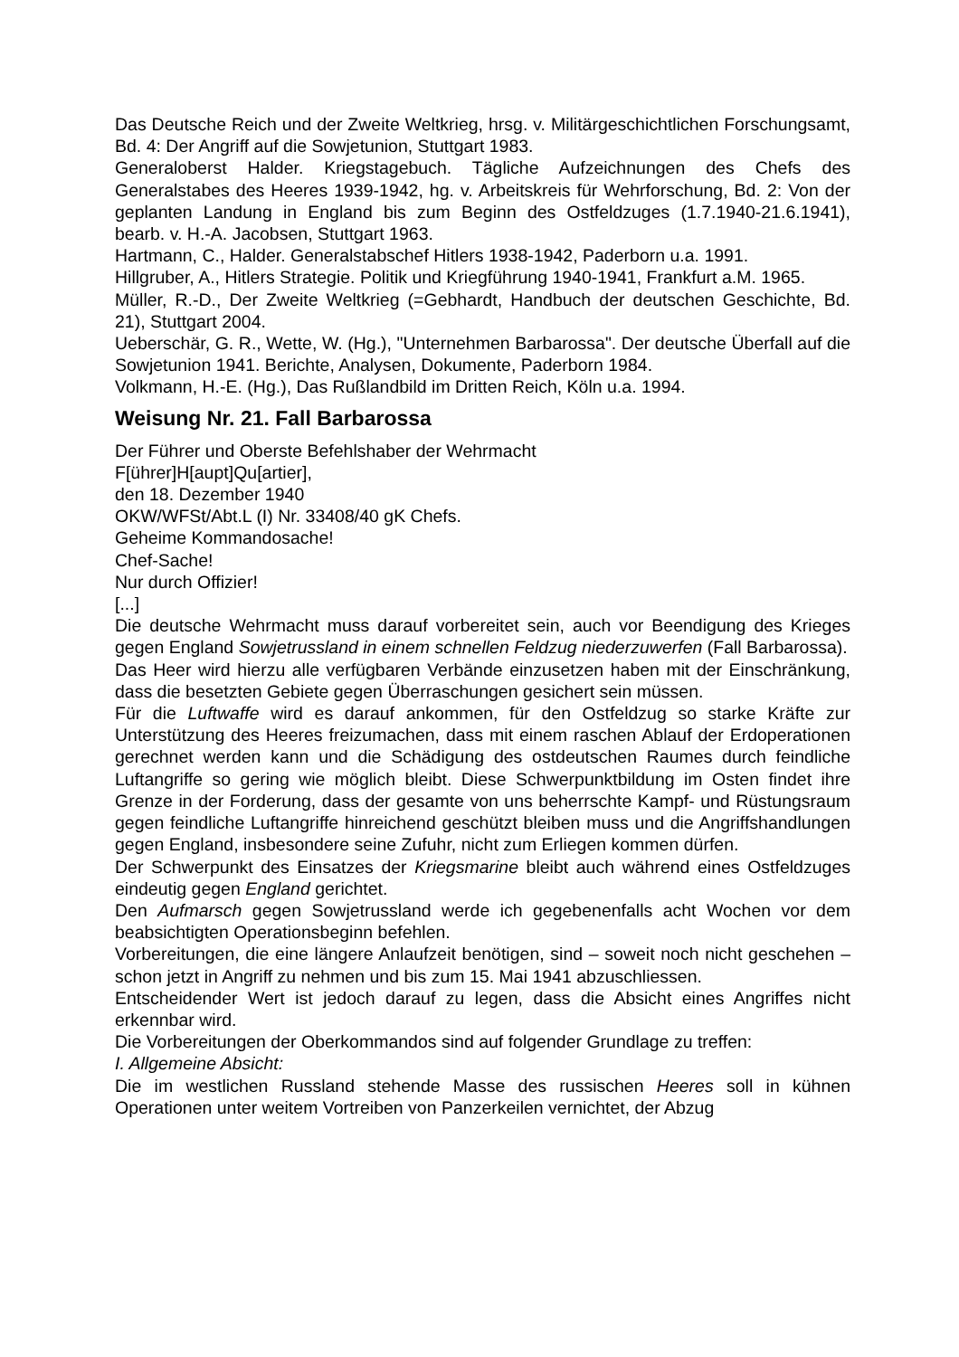Das Deutsche Reich und der Zweite Weltkrieg, hrsg. v. Militärgeschichtlichen Forschungsamt, Bd. 4: Der Angriff auf die Sowjetunion, Stuttgart 1983.
Generaloberst Halder. Kriegstagebuch. Tägliche Aufzeichnungen des Chefs des Generalstabes des Heeres 1939-1942, hg. v. Arbeitskreis für Wehrforschung, Bd. 2: Von der geplanten Landung in England bis zum Beginn des Ostfeldzuges (1.7.1940-21.6.1941), bearb. v. H.-A. Jacobsen, Stuttgart 1963.
Hartmann, C., Halder. Generalstabschef Hitlers 1938-1942, Paderborn u.a. 1991.
Hillgruber, A., Hitlers Strategie. Politik und Kriegführung 1940-1941, Frankfurt a.M. 1965.
Müller, R.-D., Der Zweite Weltkrieg (=Gebhardt, Handbuch der deutschen Geschichte, Bd. 21), Stuttgart 2004.
Ueberschär, G. R., Wette, W. (Hg.), "Unternehmen Barbarossa". Der deutsche Überfall auf die Sowjetunion 1941. Berichte, Analysen, Dokumente, Paderborn 1984.
Volkmann, H.-E. (Hg.), Das Rußlandbild im Dritten Reich, Köln u.a. 1994.
Weisung Nr. 21. Fall Barbarossa
Der Führer und Oberste Befehlshaber der Wehrmacht
F[ührer]H[aupt]Qu[artier],
den 18. Dezember 1940
OKW/WFSt/Abt.L (I) Nr. 33408/40 gK Chefs.
Geheime Kommandosache!
Chef-Sache!
Nur durch Offizier!
[...]
Die deutsche Wehrmacht muss darauf vorbereitet sein, auch vor Beendigung des Krieges gegen England Sowjetrussland in einem schnellen Feldzug niederzuwerfen (Fall Barbarossa).
Das Heer wird hierzu alle verfügbaren Verbände einzusetzen haben mit der Einschränkung, dass die besetzten Gebiete gegen Überraschungen gesichert sein müssen.
Für die Luftwaffe wird es darauf ankommen, für den Ostfeldzug so starke Kräfte zur Unterstützung des Heeres freizumachen, dass mit einem raschen Ablauf der Erdoperationen gerechnet werden kann und die Schädigung des ostdeutschen Raumes durch feindliche Luftangriffe so gering wie möglich bleibt. Diese Schwerpunktbildung im Osten findet ihre Grenze in der Forderung, dass der gesamte von uns beherrschte Kampf- und Rüstungsraum gegen feindliche Luftangriffe hinreichend geschützt bleiben muss und die Angriffshandlungen gegen England, insbesondere seine Zufuhr, nicht zum Erliegen kommen dürfen.
Der Schwerpunkt des Einsatzes der Kriegsmarine bleibt auch während eines Ostfeldzuges eindeutig gegen England gerichtet.
Den Aufmarsch gegen Sowjetrussland werde ich gegebenenfalls acht Wochen vor dem beabsichtigten Operationsbeginn befehlen.
Vorbereitungen, die eine längere Anlaufzeit benötigen, sind – soweit noch nicht geschehen – schon jetzt in Angriff zu nehmen und bis zum 15. Mai 1941 abzuschliessen.
Entscheidender Wert ist jedoch darauf zu legen, dass die Absicht eines Angriffes nicht erkennbar wird.
Die Vorbereitungen der Oberkommandos sind auf folgender Grundlage zu treffen:
I. Allgemeine Absicht:
Die im westlichen Russland stehende Masse des russischen Heeres soll in kühnen Operationen unter weitem Vortreiben von Panzerkeilen vernichtet, der Abzug